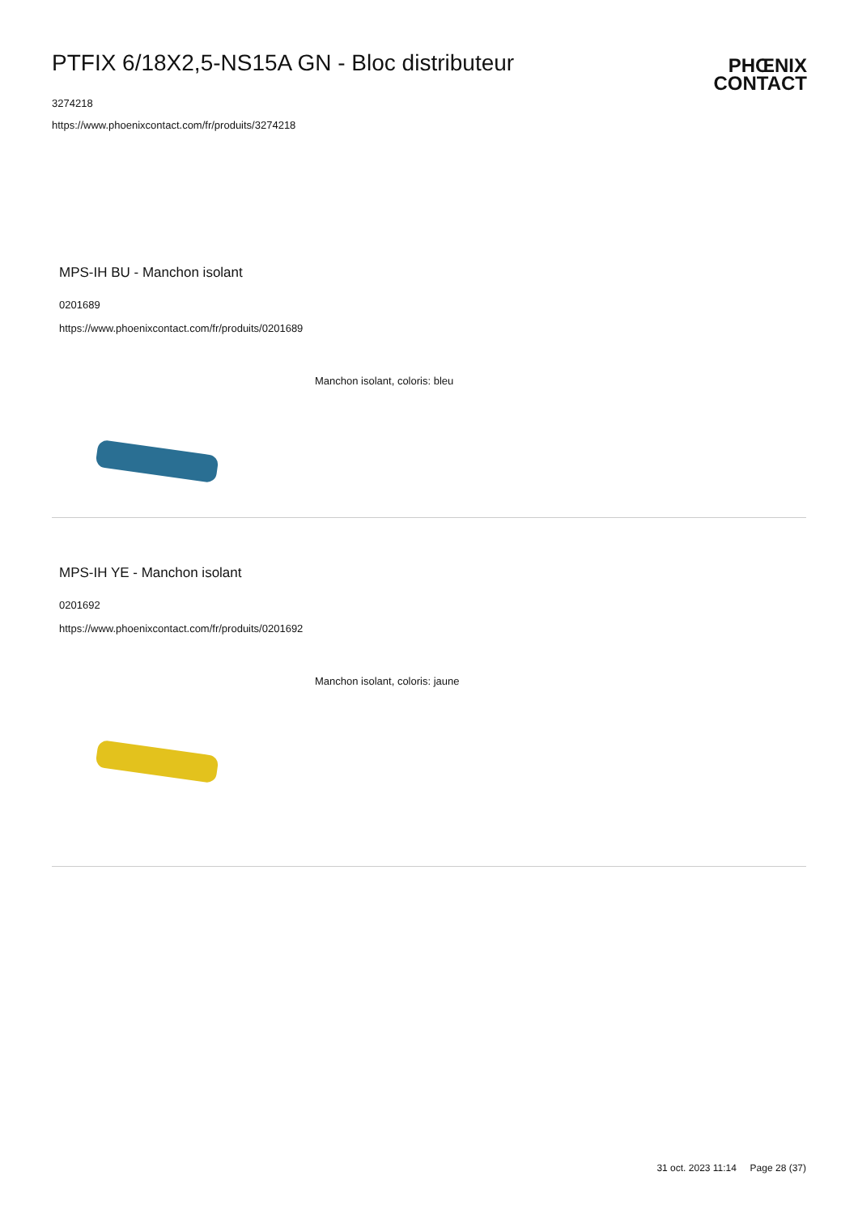PTFIX 6/18X2,5-NS15A GN - Bloc distributeur
3274218
https://www.phoenixcontact.com/fr/produits/3274218
PHŒNIX
CONTACT
MPS-IH BU - Manchon isolant
0201689
https://www.phoenixcontact.com/fr/produits/0201689
Manchon isolant, coloris: bleu
MPS-IH YE - Manchon isolant
0201692
https://www.phoenixcontact.com/fr/produits/0201692
Manchon isolant, coloris: jaune
31 oct. 2023 11:14 Page 28 (37)